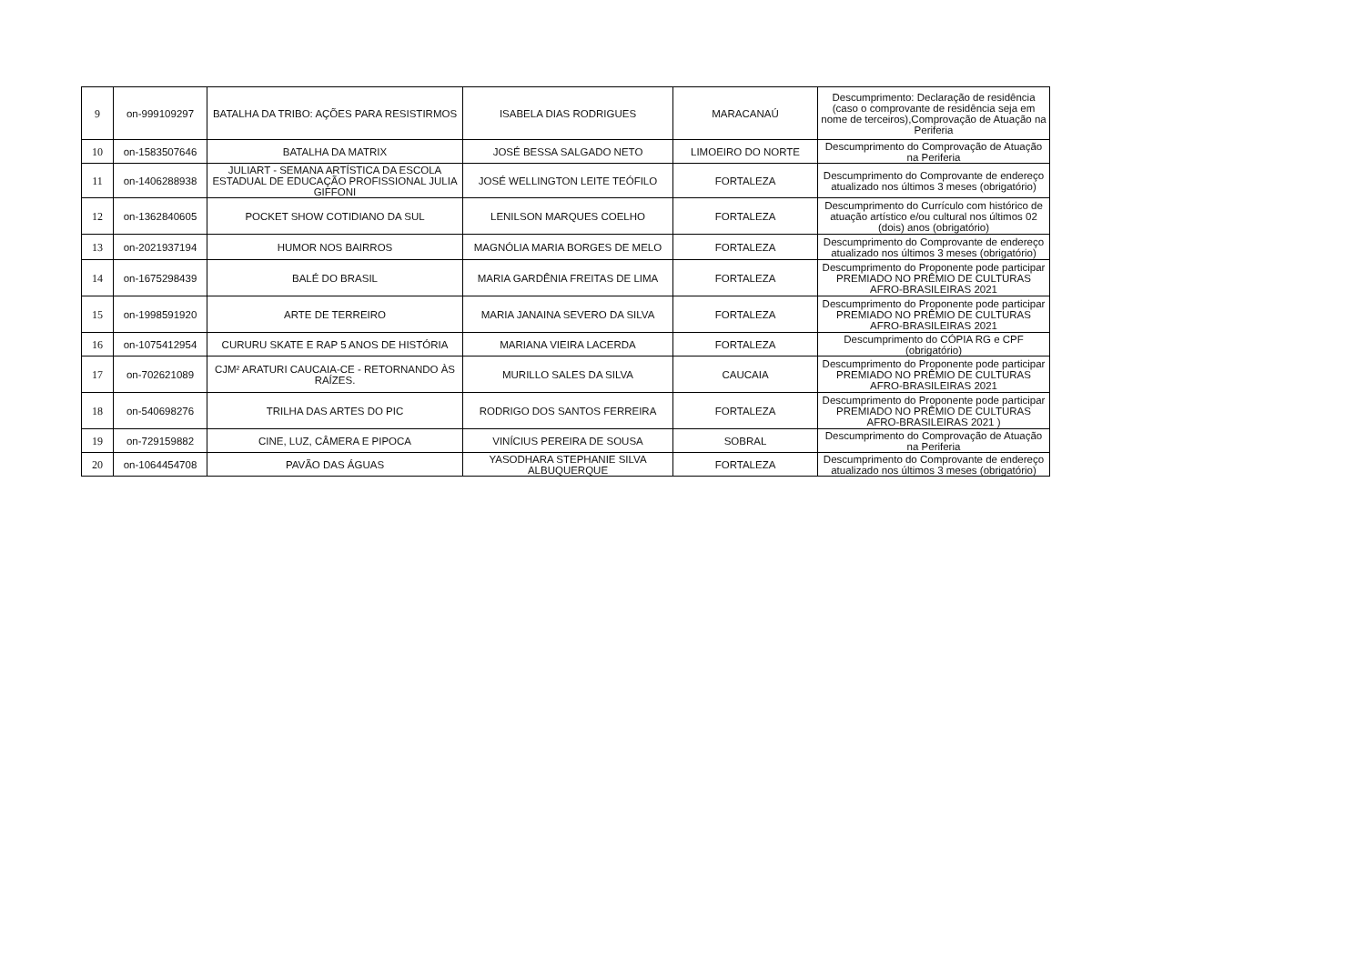| 9 | on-999109297 | BATALHA DA TRIBO: AÇÕES PARA RESISTIRMOS | ISABELA DIAS RODRIGUES | MARACANAÚ | Descumprimento: Declaração de residência (caso o comprovante de residência seja em nome de terceiros),Comprovação de Atuação na Periferia |
| 10 | on-1583507646 | BATALHA DA MATRIX | JOSÉ BESSA SALGADO NETO | LIMOEIRO DO NORTE | Descumprimento do Comprovação de Atuação na Periferia |
| 11 | on-1406288938 | JULIART - SEMANA ARTÍSTICA DA ESCOLA ESTADUAL DE EDUCAÇÃO PROFISSIONAL JULIA GIFFONI | JOSÉ WELLINGTON LEITE TEÓFILO | FORTALEZA | Descumprimento do Comprovante de endereço atualizado nos últimos 3 meses (obrigatório) |
| 12 | on-1362840605 | POCKET SHOW COTIDIANO DA SUL | LENILSON MARQUES COELHO | FORTALEZA | Descumprimento do Currículo com histórico de atuação artístico e/ou cultural nos últimos 02 (dois) anos (obrigatório) |
| 13 | on-2021937194 | HUMOR NOS BAIRROS | MAGNÓLIA MARIA BORGES DE MELO | FORTALEZA | Descumprimento do Comprovante de endereço atualizado nos últimos 3 meses (obrigatório) |
| 14 | on-1675298439 | BALÉ DO BRASIL | MARIA GARDÊNIA FREITAS DE LIMA | FORTALEZA | Descumprimento do Proponente pode participar PREMIADO NO PRÊMIO DE CULTURAS AFRO-BRASILEIRAS 2021 |
| 15 | on-1998591920 | ARTE DE TERREIRO | MARIA JANAINA SEVERO DA SILVA | FORTALEZA | Descumprimento do Proponente pode participar PREMIADO NO PRÊMIO DE CULTURAS AFRO-BRASILEIRAS 2021 |
| 16 | on-1075412954 | CURURU SKATE E RAP 5 ANOS DE HISTÓRIA | MARIANA VIEIRA LACERDA | FORTALEZA | Descumprimento do CÓPIA RG e CPF (obrigatório) |
| 17 | on-702621089 | CJM² ARATURI CAUCAIA-CE - RETORNANDO ÀS RAÍZES. | MURILLO SALES DA SILVA | CAUCAIA | Descumprimento do Proponente pode participar PREMIADO NO PRÊMIO DE CULTURAS AFRO-BRASILEIRAS 2021 |
| 18 | on-540698276 | TRILHA DAS ARTES DO PIC | RODRIGO DOS SANTOS FERREIRA | FORTALEZA | Descumprimento do Proponente pode participar PREMIADO NO PRÊMIO DE CULTURAS AFRO-BRASILEIRAS 2021 ) |
| 19 | on-729159882 | CINE, LUZ, CÂMERA E PIPOCA | VINÍCIUS PEREIRA DE SOUSA | SOBRAL | Descumprimento do Comprovação de Atuação na Periferia |
| 20 | on-1064454708 | PAVÃO DAS ÁGUAS | YASODHARA STEPHANIE SILVA ALBUQUERQUE | FORTALEZA | Descumprimento do Comprovante de endereço atualizado nos últimos 3 meses (obrigatório) |